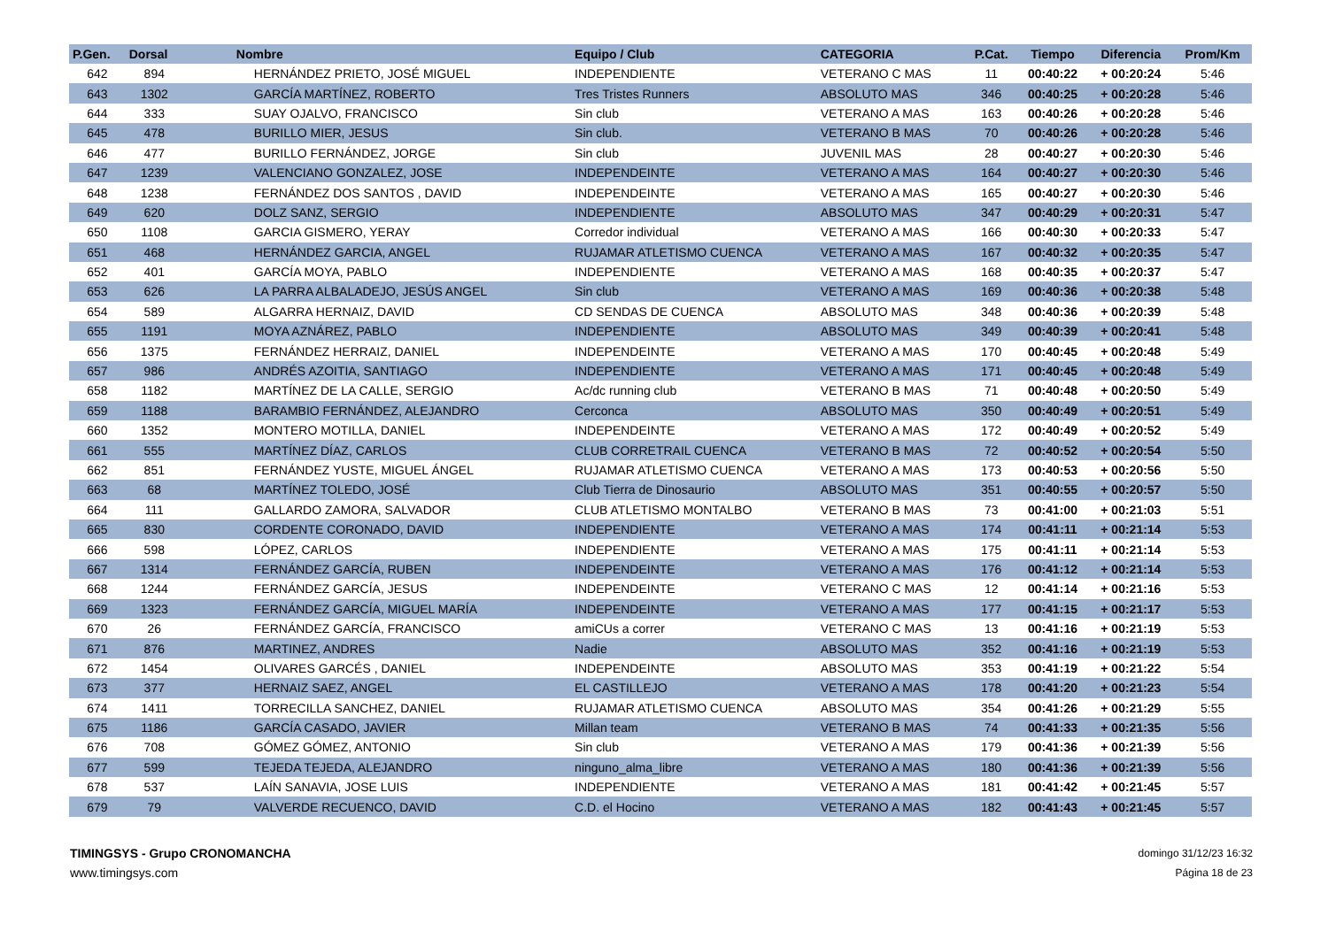| P.Gen. | Dorsal | Nombre | Equipo / Club | CATEGORIA | P.Cat. | Tiempo | Diferencia | Prom/Km |
| --- | --- | --- | --- | --- | --- | --- | --- | --- |
| 642 | 894 | HERNÁNDEZ PRIETO, JOSÉ MIGUEL | INDEPENDIENTE | VETERANO C MAS | 11 | 00:40:22 | + 00:20:24 | 5:46 |
| 643 | 1302 | GARCÍA MARTÍNEZ, ROBERTO | Tres Tristes Runners | ABSOLUTO MAS | 346 | 00:40:25 | + 00:20:28 | 5:46 |
| 644 | 333 | SUAY OJALVO, FRANCISCO | Sin club | VETERANO A MAS | 163 | 00:40:26 | + 00:20:28 | 5:46 |
| 645 | 478 | BURILLO MIER, JESUS | Sin club. | VETERANO B MAS | 70 | 00:40:26 | + 00:20:28 | 5:46 |
| 646 | 477 | BURILLO FERNÁNDEZ, JORGE | Sin club | JUVENIL MAS | 28 | 00:40:27 | + 00:20:30 | 5:46 |
| 647 | 1239 | VALENCIANO GONZALEZ, JOSE | INDEPENDEINTE | VETERANO A MAS | 164 | 00:40:27 | + 00:20:30 | 5:46 |
| 648 | 1238 | FERNÁNDEZ DOS SANTOS , DAVID | INDEPENDEINTE | VETERANO A MAS | 165 | 00:40:27 | + 00:20:30 | 5:46 |
| 649 | 620 | DOLZ SANZ, SERGIO | INDEPENDIENTE | ABSOLUTO MAS | 347 | 00:40:29 | + 00:20:31 | 5:47 |
| 650 | 1108 | GARCIA GISMERO, YERAY | Corredor individual | VETERANO A MAS | 166 | 00:40:30 | + 00:20:33 | 5:47 |
| 651 | 468 | HERNÁNDEZ GARCIA, ANGEL | RUJAMAR ATLETISMO CUENCA | VETERANO A MAS | 167 | 00:40:32 | + 00:20:35 | 5:47 |
| 652 | 401 | GARCÍA MOYA, PABLO | INDEPENDIENTE | VETERANO A MAS | 168 | 00:40:35 | + 00:20:37 | 5:47 |
| 653 | 626 | LA PARRA ALBALADEJO, JESÚS ANGEL | Sin club | VETERANO A MAS | 169 | 00:40:36 | + 00:20:38 | 5:48 |
| 654 | 589 | ALGARRA HERNAIZ, DAVID | CD SENDAS DE CUENCA | ABSOLUTO MAS | 348 | 00:40:36 | + 00:20:39 | 5:48 |
| 655 | 1191 | MOYA AZNÁREZ, PABLO | INDEPENDIENTE | ABSOLUTO MAS | 349 | 00:40:39 | + 00:20:41 | 5:48 |
| 656 | 1375 | FERNÁNDEZ HERRAIZ, DANIEL | INDEPENDEINTE | VETERANO A MAS | 170 | 00:40:45 | + 00:20:48 | 5:49 |
| 657 | 986 | ANDRÉS AZOITIA, SANTIAGO | INDEPENDIENTE | VETERANO A MAS | 171 | 00:40:45 | + 00:20:48 | 5:49 |
| 658 | 1182 | MARTÍNEZ DE LA CALLE, SERGIO | Ac/dc running club | VETERANO B MAS | 71 | 00:40:48 | + 00:20:50 | 5:49 |
| 659 | 1188 | BARAMBIO FERNÁNDEZ, ALEJANDRO | Cerconca | ABSOLUTO MAS | 350 | 00:40:49 | + 00:20:51 | 5:49 |
| 660 | 1352 | MONTERO MOTILLA, DANIEL | INDEPENDEINTE | VETERANO A MAS | 172 | 00:40:49 | + 00:20:52 | 5:49 |
| 661 | 555 | MARTÍNEZ DÍAZ, CARLOS | CLUB CORRETRAIL CUENCA | VETERANO B MAS | 72 | 00:40:52 | + 00:20:54 | 5:50 |
| 662 | 851 | FERNÁNDEZ YUSTE, MIGUEL ÁNGEL | RUJAMAR ATLETISMO CUENCA | VETERANO A MAS | 173 | 00:40:53 | + 00:20:56 | 5:50 |
| 663 | 68 | MARTÍNEZ TOLEDO, JOSÉ | Club Tierra de Dinosaurio | ABSOLUTO MAS | 351 | 00:40:55 | + 00:20:57 | 5:50 |
| 664 | 111 | GALLARDO ZAMORA, SALVADOR | CLUB ATLETISMO MONTALBO | VETERANO B MAS | 73 | 00:41:00 | + 00:21:03 | 5:51 |
| 665 | 830 | CORDENTE CORONADO, DAVID | INDEPENDIENTE | VETERANO A MAS | 174 | 00:41:11 | + 00:21:14 | 5:53 |
| 666 | 598 | LÓPEZ, CARLOS | INDEPENDIENTE | VETERANO A MAS | 175 | 00:41:11 | + 00:21:14 | 5:53 |
| 667 | 1314 | FERNÁNDEZ GARCÍA, RUBEN | INDEPENDEINTE | VETERANO A MAS | 176 | 00:41:12 | + 00:21:14 | 5:53 |
| 668 | 1244 | FERNÁNDEZ GARCÍA, JESUS | INDEPENDEINTE | VETERANO C MAS | 12 | 00:41:14 | + 00:21:16 | 5:53 |
| 669 | 1323 | FERNÁNDEZ GARCÍA, MIGUEL MARÍA | INDEPENDEINTE | VETERANO A MAS | 177 | 00:41:15 | + 00:21:17 | 5:53 |
| 670 | 26 | FERNÁNDEZ GARCÍA, FRANCISCO | amiCUs a correr | VETERANO C MAS | 13 | 00:41:16 | + 00:21:19 | 5:53 |
| 671 | 876 | MARTINEZ, ANDRES | Nadie | ABSOLUTO MAS | 352 | 00:41:16 | + 00:21:19 | 5:53 |
| 672 | 1454 | OLIVARES GARCÉS , DANIEL | INDEPENDEINTE | ABSOLUTO MAS | 353 | 00:41:19 | + 00:21:22 | 5:54 |
| 673 | 377 | HERNAIZ SAEZ, ANGEL | EL CASTILLEJO | VETERANO A MAS | 178 | 00:41:20 | + 00:21:23 | 5:54 |
| 674 | 1411 | TORRECILLA SANCHEZ, DANIEL | RUJAMAR ATLETISMO CUENCA | ABSOLUTO MAS | 354 | 00:41:26 | + 00:21:29 | 5:55 |
| 675 | 1186 | GARCÍA CASADO, JAVIER | Millan team | VETERANO B MAS | 74 | 00:41:33 | + 00:21:35 | 5:56 |
| 676 | 708 | GÓMEZ GÓMEZ, ANTONIO | Sin club | VETERANO A MAS | 179 | 00:41:36 | + 00:21:39 | 5:56 |
| 677 | 599 | TEJEDA TEJEDA, ALEJANDRO | ninguno_alma_libre | VETERANO A MAS | 180 | 00:41:36 | + 00:21:39 | 5:56 |
| 678 | 537 | LAÍN SANAVIA, JOSE LUIS | INDEPENDIENTE | VETERANO A MAS | 181 | 00:41:42 | + 00:21:45 | 5:57 |
| 679 | 79 | VALVERDE RECUENCO, DAVID | C.D. el Hocino | VETERANO A MAS | 182 | 00:41:43 | + 00:21:45 | 5:57 |
TIMINGSYS - Grupo CRONOMANCHA
www.timingsys.com
domingo 31/12/23 16:32
Página 18 de 23